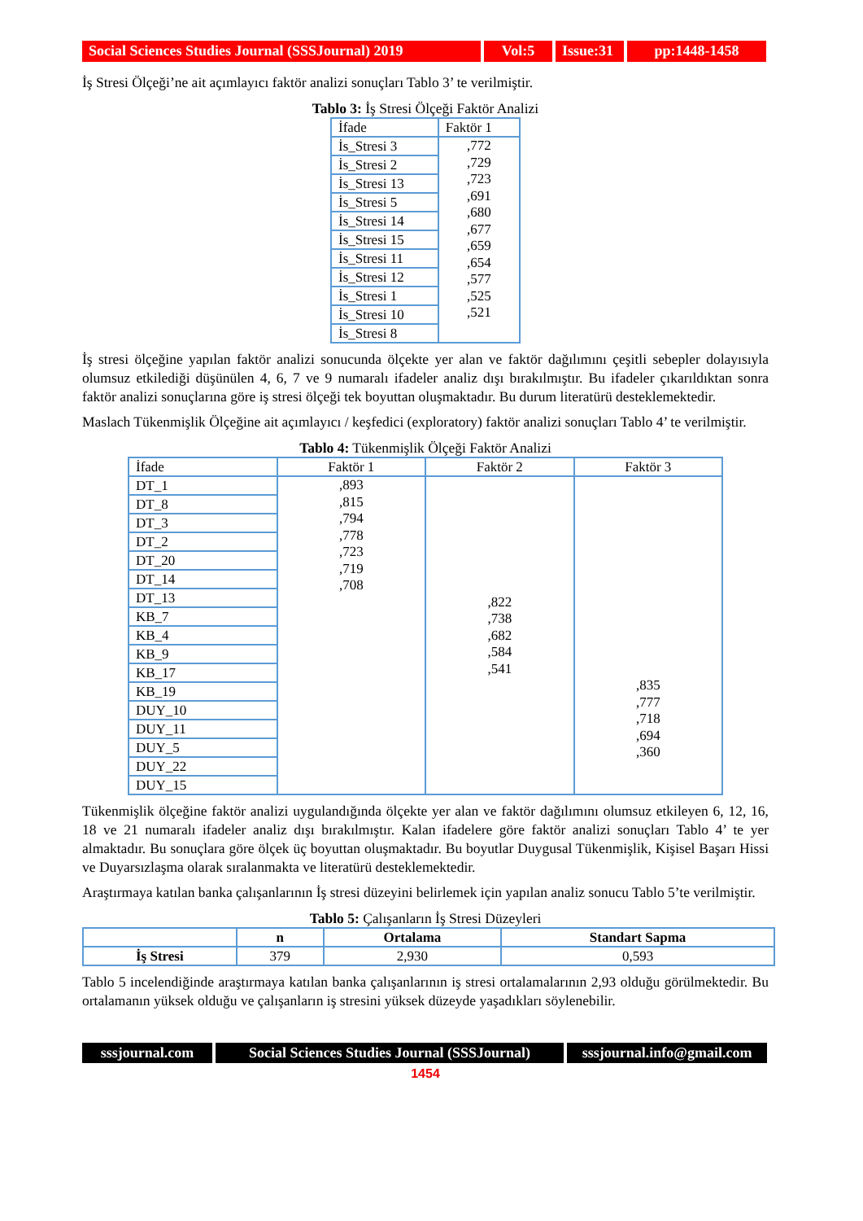Social Sciences Studies Journal (SSSJournal) 2019
Vol:5 Issue:31
pp:1448-1458
İş Stresi Ölçeği’ne ait açımlayıcı faktör analizi sonuçları Tablo 3’ te verilmiştir.
Tablo 3: İş Stresi Ölçeği Faktör Analizi
| İfade | Faktör 1 |
| --- | --- |
| İs_Stresi 3 | ,772 ,729 ,723 ,691 ,680 ,677 ,659 ,654 ,577 ,525 ,521 |
| İs_Stresi 2 | |
| İs_Stresi 13 | |
| İs_Stresi 5 | |
| İs_Stresi 14 | |
| İs_Stresi 15 | |
| İs_Stresi 11 | |
| İs_Stresi 12 | |
| İs_Stresi 1 | |
| İs_Stresi 10 | |
| İs_Stresi 8 | |
İş stresi ölçeğine yapılan faktör analizi sonucunda ölçekte yer alan ve faktör dağılımını çeşitli sebepler dolayısıyla olumsuz etkilediği düşünülen 4, 6, 7 ve 9 numaralı ifadeler analiz dışı bırakılmıştır. Bu ifadeler çıkarıldıktan sonra faktör analizi sonuçlarına göre iş stresi ölçeği tek boyuttan oluşmaktadır. Bu durum literatürü desteklemektedir.
Maslach Tükenmişlik Ölçeğine ait açımlayıcı / keşfedici (exploratory) faktör analizi sonuçları Tablo 4’ te verilmiştir.
Tablo 4: Tükenmişlik Ölçeği Faktör Analizi
| İfade | Faktör 1 | Faktör 2 | Faktör 3 |
| --- | --- | --- | --- |
| DT_1 | ,893 ,815 ,794 ,778 ,723 ,719 ,708 | ,822 ,738 ,682 ,584 ,541 | ,835 ,777 ,718 ,694 ,360 |
| DT_8 | | | |
| DT_3 | | | |
| DT_2 | | | |
| DT_20 | | | |
| DT_14 | | | |
| DT_13 | | | |
| KB_7 | | | |
| KB_4 | | | |
| KB_9 | | | |
| KB_17 | | | |
| KB_19 | | | |
| DUY_10 | | | |
| DUY_11 | | | |
| DUY_5 | | | |
| DUY_22 | | | |
| DUY_15 | | | |
Tükenmişlik ölçeğine faktör analizi uygulandığında ölçekte yer alan ve faktör dağılımını olumsuz etkileyen 6, 12, 16, 18 ve 21 numaralı ifadeler analiz dışı bırakılmıştır. Kalan ifadelere göre faktör analizi sonuçları Tablo 4’ te yer almaktadır. Bu sonuçlara göre ölçek üç boyuttan oluşmaktadır. Bu boyutlar Duygusal Tükenmişlik, Kişisel Başarı Hissi ve Duyarsızlaşma olarak sıralanmakta ve literatürü desteklemektedir.
Araştırmaya katılan banka çalışanlarının İş stresi düzeyini belirlemek için yapılan analiz sonucu Tablo 5’te verilmiştir.
Tablo 5: Çalışanların İş Stresi Düzeyleri
| | n | Ortalama | Standart Sapma |
| --- | --- | --- | --- |
| İş Stresi | 379 | 2,930 | 0,593 |
Tablo 5 incelendiğinde araştırmaya katılan banka çalışanlarının iş stresi ortalamalarının 2,93 olduğu görülmektedir. Bu ortalamanın yüksek olduğu ve çalışanların iş stresini yüksek düzeyde yaşadıkları söylenebilir.
sssjournal.com
Social Sciences Studies Journal (SSSJournal)
sssjournal.info@gmail.com
1454